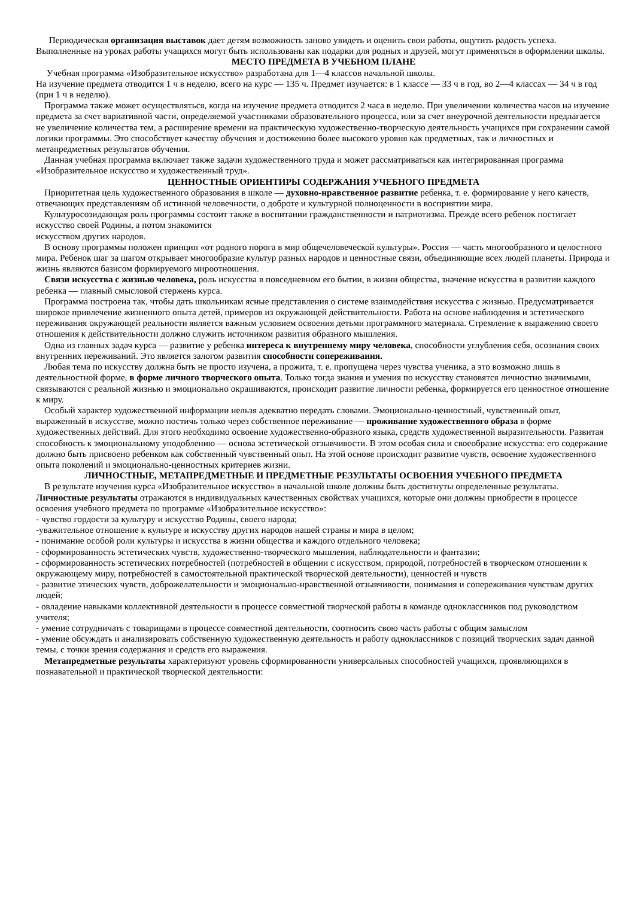Периодическая организация выставок дает детям возможность заново увидеть и оценить свои работы, ощутить радость успеха. Выполненные на уроках работы учащихся могут быть использованы как подарки для родных и друзей, могут применяться в оформлении школы.
МЕСТО ПРЕДМЕТА В УЧЕБНОМ ПЛАНЕ
Учебная программа «Изобразительное искусство» разработана для 1—4 классов начальной школы.
На изучение предмета отводится 1 ч в неделю, всего на курс — 135 ч. Предмет изучается: в 1 классе — 33 ч в год, во 2—4 классах — 34 ч в год (при 1 ч в неделю).
Программа также может осуществляться, когда на изучение предмета отводится 2 часа в неделю. При увеличении количества часов на изучение предмета за счет вариативной части, определяемой участниками образовательного процесса, или за счет внеурочной деятельности предлагается не увеличение количества тем, а расширение времени на практическую художественно-творческую деятельность учащихся при сохранении самой логики программы. Это способствует качеству обучения и достижению более высокого уровня как предметных, так и личностных и метапредметных результатов обучения.
Данная учебная программа включает также задачи художественного труда и может рассматриваться как интегрированная программа «Изобразительное искусство и художественный труд».
ЦЕННОСТНЫЕ ОРИЕНТИРЫ СОДЕРЖАНИЯ УЧЕБНОГО ПРЕДМЕТА
Приоритетная цель художественного образования в школе — духовно-нравственное развитие ребенка, т. е. формирование у него качеств, отвечающих представлениям об истинной человечности, о доброте и культурной полноценности в восприятии мира.
Культуросозидающая роль программы состоит также в воспитании гражданственности и патриотизма. Прежде всего ребенок постигает искусство своей Родины, а потом знакомится
искусством других народов.
В основу программы положен принцип «от родного порога в мир общечеловеческой культуры». Россия — часть многообразного и целостного мира. Ребенок шаг за шагом открывает многообразие культур разных народов и ценностные связи, объединяющие всех людей планеты. Природа и жизнь являются базисом формируемого мироотношения.
Связи искусства с жизнью человека, роль искусства в повседневном его бытии, в жизни общества, значение искусства в развитии каждого ребенка — главный смысловой стержень курса.
Программа построена так, чтобы дать школьникам ясные представления о системе взаимодействия искусства с жизнью. Предусматривается широкое привлечение жизненного опыта детей, примеров из окружающей действительности. Работа на основе наблюдения и эстетического переживания окружающей реальности является важным условием освоения детьми программного материала. Стремление к выражению своего отношения к действительности должно служить источником развития образного мышления.
Одна из главных задач курса — развитие у ребенка интереса к внутреннему миру человека, способности углубления себя, осознания своих внутренних переживаний. Это является залогом развития способности сопереживания.
Любая тема по искусству должна быть не просто изучена, а прожита, т. е. пропущена через чувства ученика, а это возможно лишь в деятельностной форме, в форме личного творческого опыта. Только тогда знания и умения по искусству становятся личностно значимыми, связываются с реальной жизнью и эмоционально окрашиваются, происходит развитие личности ребенка, формируется его ценностное отношение к миру.
Особый характер художественной информации нельзя адекватно передать словами. Эмоционально-ценностный, чувственный опыт, выраженный в искусстве, можно постичь только через собственное переживание — проживание художественного образа в форме художественных действий. Для этого необходимо освоение художественно-образного языка, средств художественной выразительности. Развитая способность к эмоциональному уподоблению — основа эстетической отзывчивости. В этом особая сила и своеобразие искусства: его содержание должно быть присвоено ребенком как собственный чувственный опыт. На этой основе происходит развитие чувств, освоение художественного опыта поколений и эмоционально-ценностных критериев жизни.
ЛИЧНОСТНЫЕ, МЕТАПРЕДМЕТНЫЕ И ПРЕДМЕТНЫЕ РЕЗУЛЬТАТЫ ОСВОЕНИЯ УЧЕБНОГО ПРЕДМЕТА
В результате изучения курса «Изобразительное искусство» в начальной школе должны быть достигнуты определенные результаты.
Личностные результаты отражаются в индивидуальных качественных свойствах учащихся, которые они должны приобрести в процессе освоения учебного предмета по программе «Изобразительное искусство»:
- чувство гордости за культуру и искусство Родины, своего народа;
-уважительное отношение к культуре и искусству других народов нашей страны и мира в целом;
- понимание особой роли культуры и искусства в жизни общества и каждого отдельного человека;
- сформированность эстетических чувств, художественно-творческого мышления, наблюдательности и фантазии;
- сформированность эстетических потребностей (потребностей в общении с искусством, природой, потребностей в творческом отношении к окружающему миру, потребностей в самостоятельной практической творческой деятельности), ценностей и чувств
- развитие этических чувств, доброжелательности и эмоционально-нравственной отзывчивости, понимания и сопереживания чувствам других людей;
- овладение навыками коллективной деятельности в процессе совместной творческой работы в команде одноклассников под руководством учителя;
- умение сотрудничать с товарищами в процессе совместной деятельности, соотносить свою часть работы с общим замыслом
- умение обсуждать и анализировать собственную художественную деятельность и работу одноклассников с позиций творческих задач данной темы, с точки зрения содержания и средств его выражения.
Метапредметные результаты характеризуют уровень сформированности универсальных способностей учащихся, проявляющихся в познавательной и практической творческой деятельности: